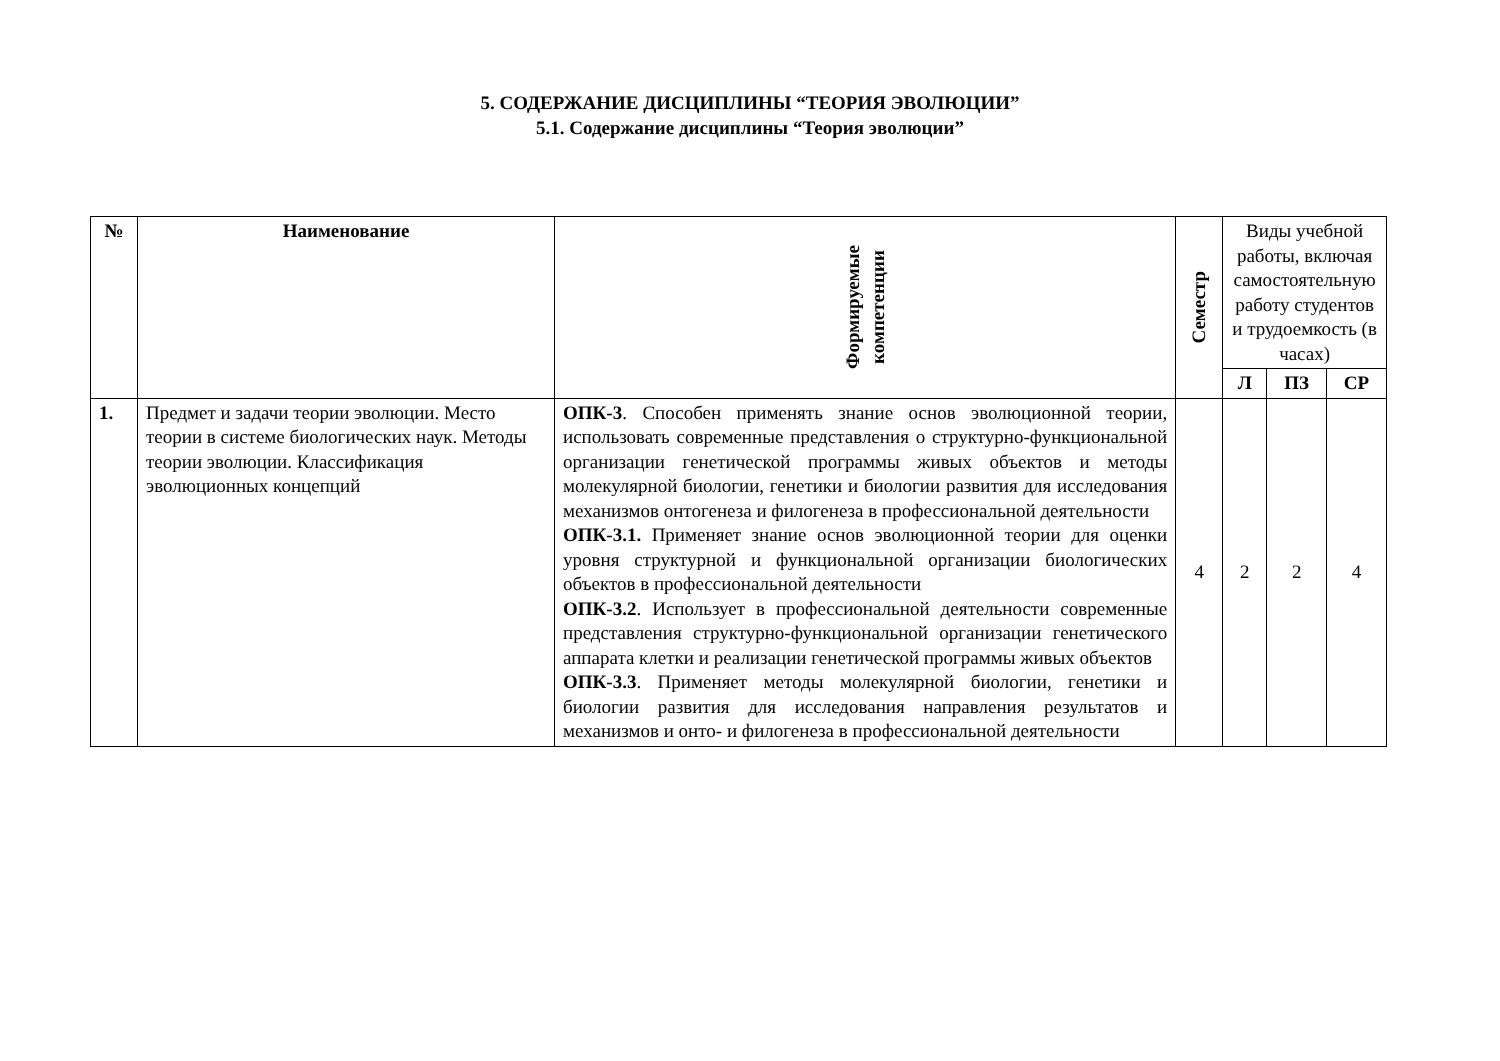5. СОДЕРЖАНИЕ ДИСЦИПЛИНЫ “ТЕОРИЯ ЭВОЛЮЦИИ”
5.1. Содержание дисциплины “Теория эволюции”
| № | Наименование | Формируемые компетенции | Семестр | Виды учебной работы, включая самостоятельную работу студентов и трудоемкость (в часах) | | |
| --- | --- | --- | --- | --- | --- | --- |
| | | | | Л | ПЗ | СР |
| 1. | Предмет и задачи теории эволюции. Место теории в системе биологических наук. Методы теории эволюции. Классификация эволюционных концепций | ОПК-3 . Способен применять знание основ эволюционной теории, использовать современные представления о структурно-функциональной организации генетической программы живых объектов и методы молекулярной биологии, генетики и биологии развития для исследования механизмов онтогенеза и филогенеза в профессиональной деятельности ОПК-3.1. Применяет знание основ эволюционной теории для оценки уровня структурной и функциональной организации биологических объектов в профессиональной деятельности ОПК-3.2 . Использует в профессиональной деятельности современные представления структурно-функциональной организации генетического аппарата клетки и реализации генетической программы живых объектов ОПК-3.3 . Применяет методы молекулярной биологии, генетики и биологии развития для исследования направления результатов и механизмов и онто- и филогенеза в профессиональной деятельности | 4 | 2 | 2 | 4 |